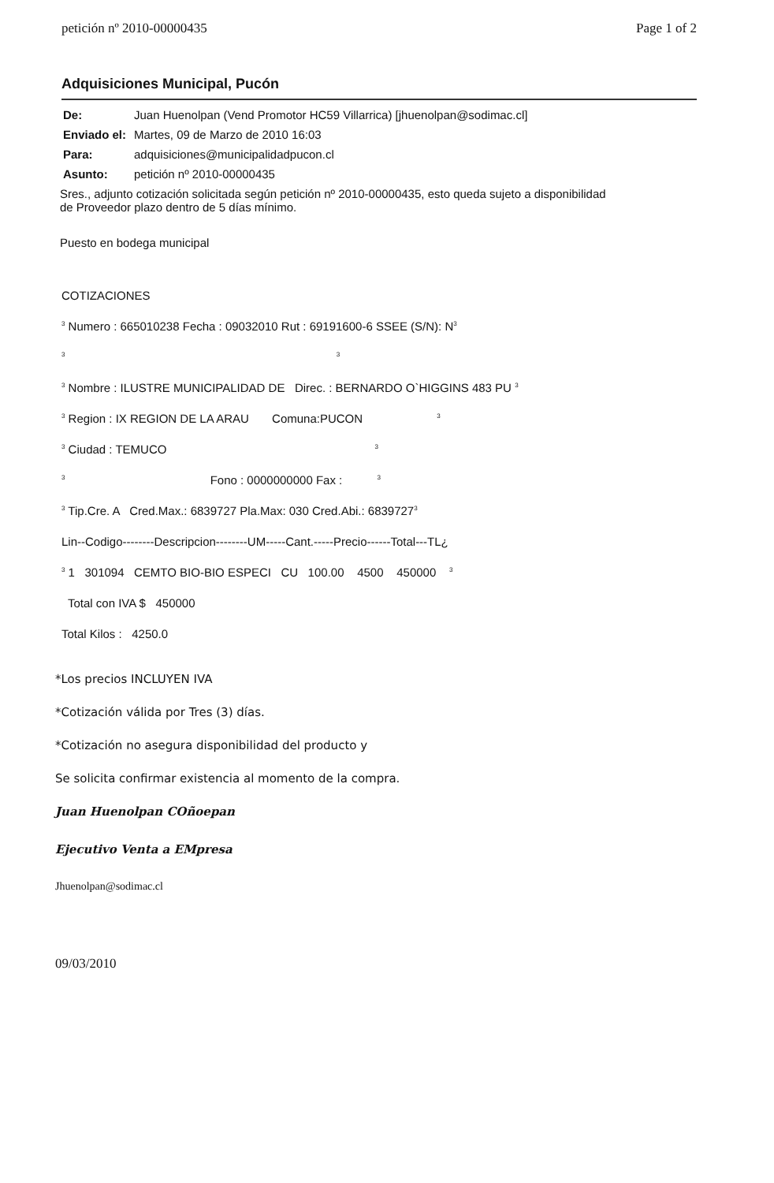petición nº 2010-00000435 Page 1 of 2
Adquisiciones Municipal, Pucón
De: Juan Huenolpan (Vend Promotor HC59 Villarrica) [jhuenolpan@sodimac.cl]
Enviado el: Martes, 09 de Marzo de 2010 16:03
Para: adquisiciones@municipalidadpucon.cl
Asunto: petición nº 2010-00000435
Sres., adjunto cotización solicitada según petición nº 2010-00000435, esto queda sujeto a disponibilidad
de Proveedor plazo dentro de 5 días mínimo.
Puesto en bodega municipal
COTIZACIONES
<sup>3</sup> Numero : 665010238 Fecha : 09032010 Rut : 69191600-6 SSEE (S/N): N<sup>3</sup>
<sup>3</sup> <sup>3</sup>
<sup>3</sup> Nombre : ILUSTRE MUNICIPALIDAD DE Direc. : BERNARDO O`HIGGINS 483 PU <sup>3</sup>
<sup>3</sup> Region : IX REGION DE LA ARAU Comuna:PUCON <sup>3</sup>
<sup>3</sup> Ciudad : TEMUCO <sup>3</sup>
<sup>3</sup> Fono : 0000000000 Fax : <sup>3</sup>
<sup>3</sup> Tip.Cre. A Cred.Max.: 6839727 Pla.Max: 030 Cred.Abi.: 6839727<sup>3</sup>
Lin--Codigo--------Descripcion--------UM-----Cant.-----Precio------Total---TL¿
<sup>3</sup> 1 301094 CEMTO BIO-BIO ESPECI CU 100.00 4500 450000 <sup>3</sup>
Total con IVA $ 450000
Total Kilos : 4250.0
*Los precios INCLUYEN IVA
*Cotización válida por Tres (3) días.
*Cotización no asegura disponibilidad del producto y
Se solicita confirmar existencia al momento de la compra.
Juan Huenolpan COñoepan
Ejecutivo Venta a EMpresa
Jhuenolpan@sodimac.cl
09/03/2010